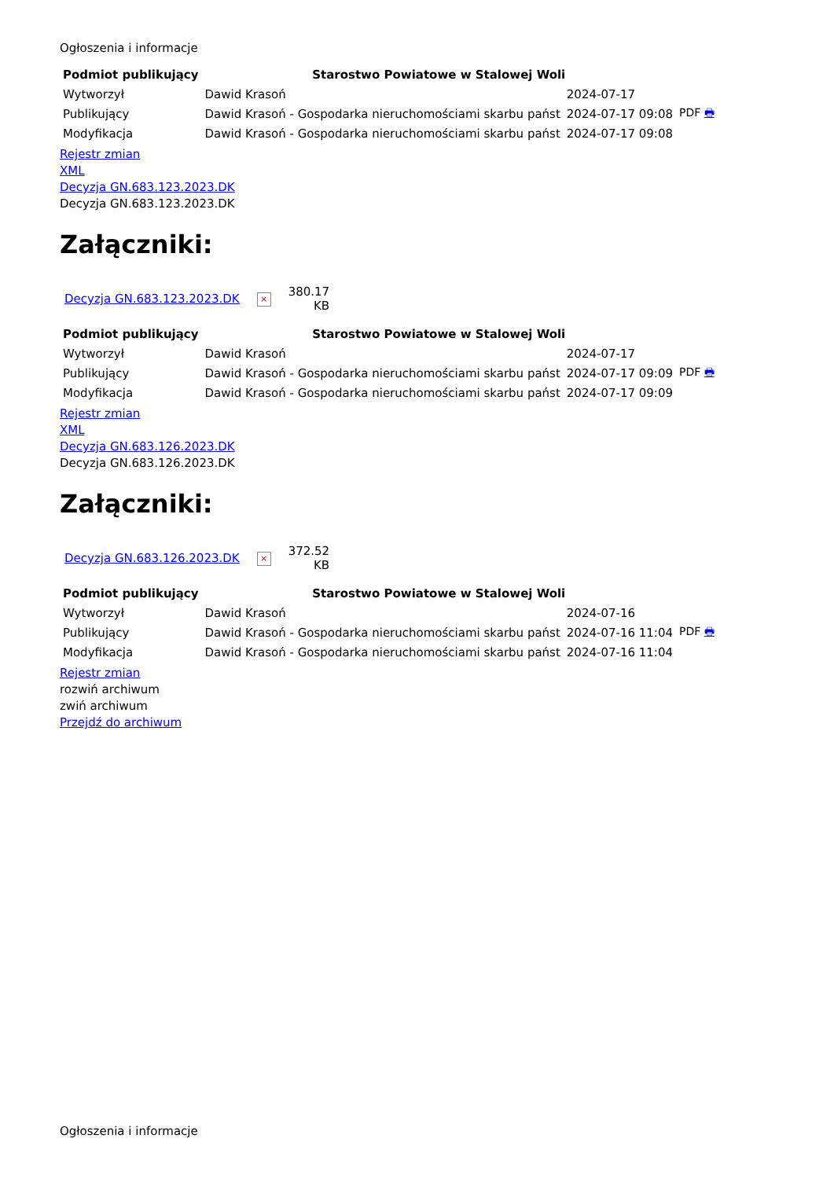Ogłoszenia i informacje
| Podmiot publikujący | Starostwo Powiatowe w Stalowej Woli | | |
| Wytworzył | Dawid Krasoń | 2024-07-17 | PDF 🖶 |
| Publikujący | Dawid Krasoń - Gospodarka nieruchomościami skarbu państ | 2024-07-17 09:08 | |
| Modyfikacja | Dawid Krasoń - Gospodarka nieruchomościami skarbu państ | 2024-07-17 09:08 | |
Rejestr zmian
XML
Decyzja GN.683.123.2023.DK
Decyzja GN.683.123.2023.DK
Załączniki:
| Decyzja GN.683.123.2023.DK | × | 380.17 KB |
| Podmiot publikujący | Starostwo Powiatowe w Stalowej Woli | | |
| Wytworzył | Dawid Krasoń | 2024-07-17 | PDF 🖶 |
| Publikujący | Dawid Krasoń - Gospodarka nieruchomościami skarbu państ | 2024-07-17 09:09 | |
| Modyfikacja | Dawid Krasoń - Gospodarka nieruchomościami skarbu państ | 2024-07-17 09:09 | |
Rejestr zmian
XML
Decyzja GN.683.126.2023.DK
Decyzja GN.683.126.2023.DK
Załączniki:
| Decyzja GN.683.126.2023.DK | × | 372.52 KB |
| Podmiot publikujący | Starostwo Powiatowe w Stalowej Woli | | |
| Wytworzył | Dawid Krasoń | 2024-07-16 | PDF 🖶 |
| Publikujący | Dawid Krasoń - Gospodarka nieruchomościami skarbu państ | 2024-07-16 11:04 | |
| Modyfikacja | Dawid Krasoń - Gospodarka nieruchomościami skarbu państ | 2024-07-16 11:04 | |
Rejestr zmian
rozwiń archiwum
zwiń archiwum
Przejdź do archiwum
Ogłoszenia i informacje